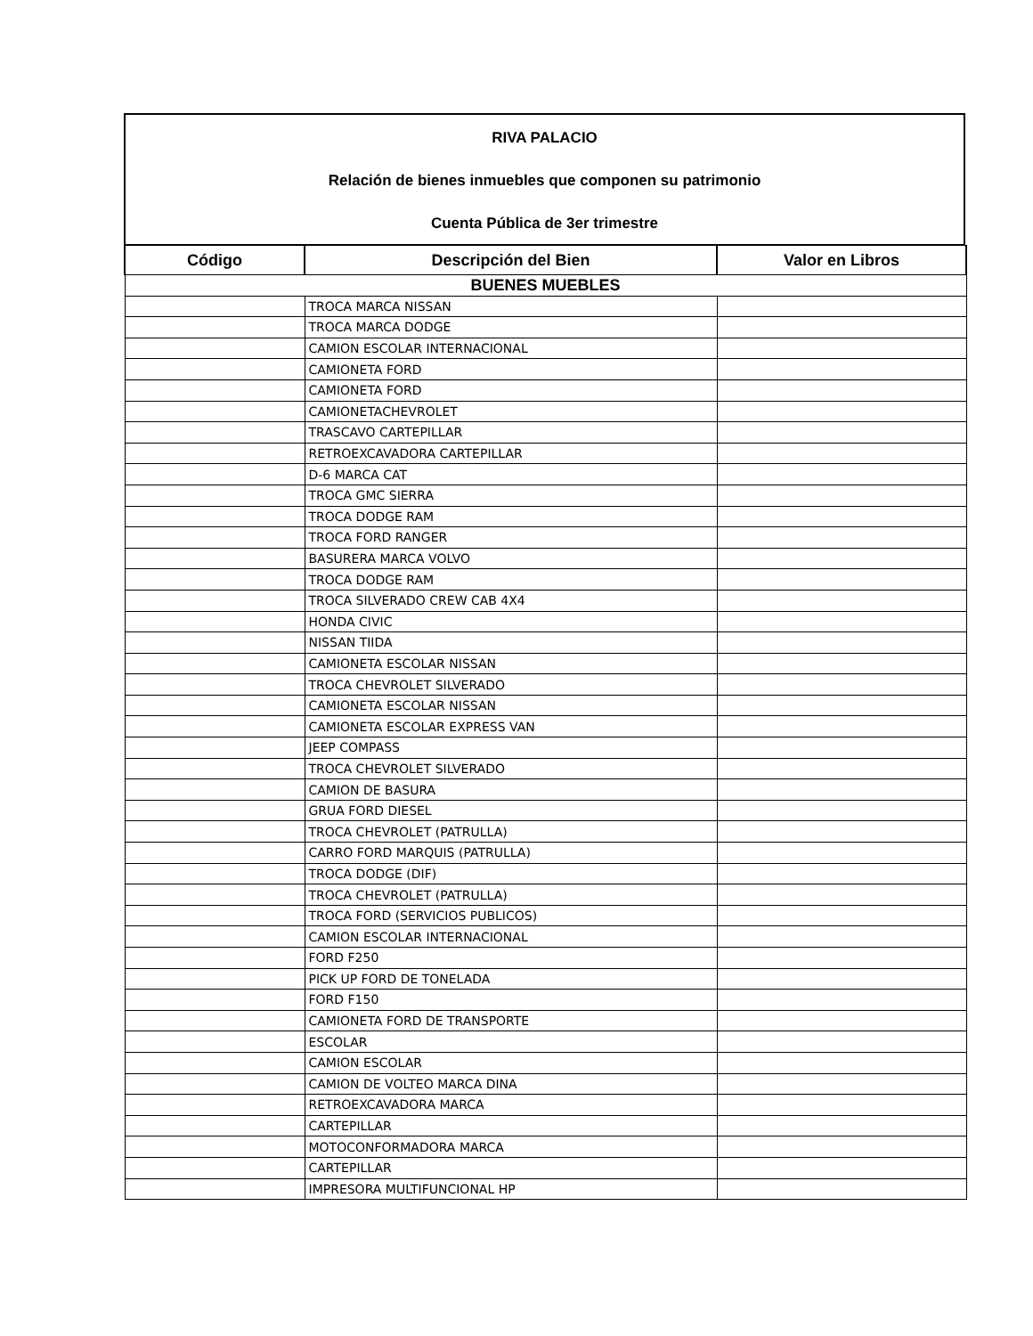RIVA PALACIO
Relación de bienes inmuebles que componen su patrimonio
Cuenta Pública de 3er trimestre
| Código | Descripción del Bien | Valor en Libros |
| --- | --- | --- |
| BUENES MUEBLES | | |
| | TROCA MARCA NISSAN | |
| | TROCA MARCA DODGE | |
| | CAMION ESCOLAR INTERNACIONAL | |
| | CAMIONETA FORD | |
| | CAMIONETA FORD | |
| | CAMIONETACHEVROLET | |
| | TRASCAVO CARTEPILLAR | |
| | RETROEXCAVADORA CARTEPILLAR | |
| | D-6 MARCA CAT | |
| | TROCA GMC SIERRA | |
| | TROCA DODGE RAM | |
| | TROCA FORD RANGER | |
| | BASURERA MARCA VOLVO | |
| | TROCA DODGE RAM | |
| | TROCA SILVERADO CREW CAB 4X4 | |
| | HONDA CIVIC | |
| | NISSAN TIIDA | |
| | CAMIONETA ESCOLAR NISSAN | |
| | TROCA CHEVROLET SILVERADO | |
| | CAMIONETA ESCOLAR NISSAN | |
| | CAMIONETA ESCOLAR EXPRESS VAN | |
| | JEEP COMPASS | |
| | TROCA CHEVROLET SILVERADO | |
| | CAMION DE BASURA | |
| | GRUA FORD DIESEL | |
| | TROCA CHEVROLET (PATRULLA) | |
| | CARRO FORD MARQUIS (PATRULLA) | |
| | TROCA DODGE (DIF) | |
| | TROCA CHEVROLET (PATRULLA) | |
| | TROCA FORD (SERVICIOS PUBLICOS) | |
| | CAMION ESCOLAR INTERNACIONAL | |
| | FORD F250 | |
| | PICK UP FORD DE TONELADA | |
| | FORD F150 | |
| | CAMIONETA FORD DE TRANSPORTE | |
| | ESCOLAR | |
| | CAMION ESCOLAR | |
| | CAMION DE VOLTEO MARCA DINA | |
| | RETROEXCAVADORA MARCA | |
| | CARTEPILLAR | |
| | MOTOCONFORMADORA MARCA | |
| | CARTEPILLAR | |
| | IMPRESORA MULTIFUNCIONAL HP | |